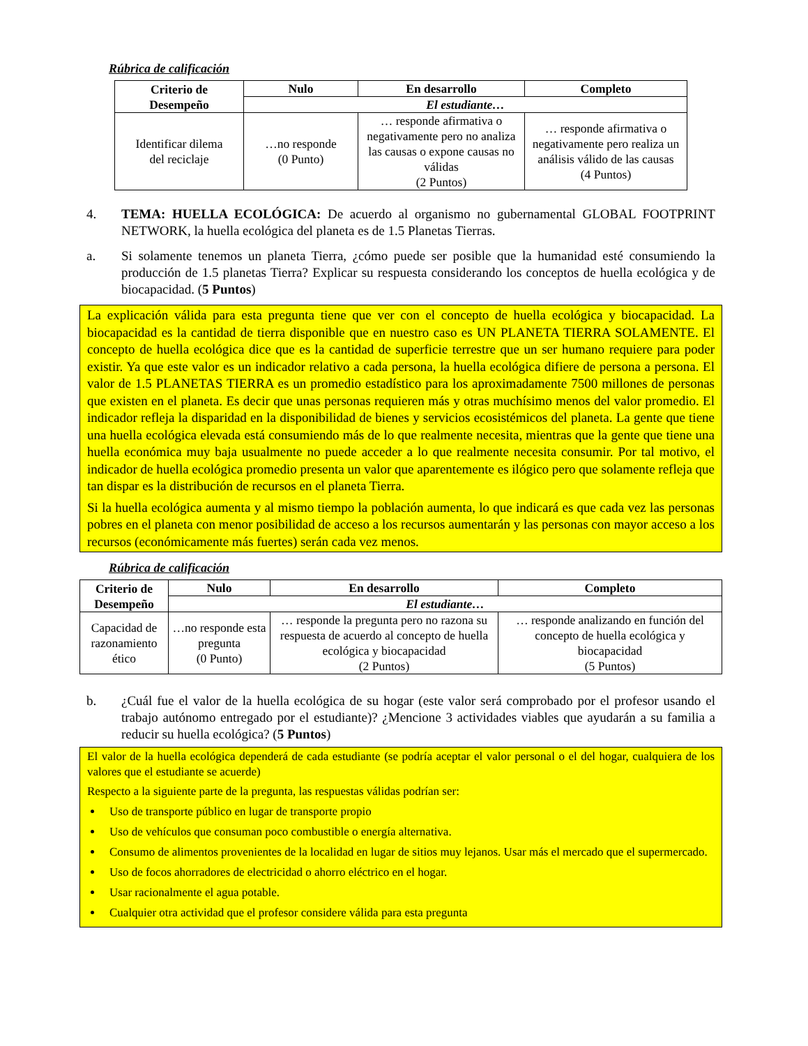Rúbrica de calificación
| Criterio de Desempeño | Nulo | En desarrollo | Completo |
| --- | --- | --- | --- |
| | El estudiante… | | |
| Identificar dilema del reciclaje | …no responde (0 Punto) | … responde afirmativa o negativamente pero no analiza las causas o expone causas no válidas (2 Puntos) | … responde afirmativa o negativamente pero realiza un análisis válido de las causas (4 Puntos) |
4. TEMA: HUELLA ECOLÓGICA: De acuerdo al organismo no gubernamental GLOBAL FOOTPRINT NETWORK, la huella ecológica del planeta es de 1.5 Planetas Tierras.
a. Si solamente tenemos un planeta Tierra, ¿cómo puede ser posible que la humanidad esté consumiendo la producción de 1.5 planetas Tierra? Explicar su respuesta considerando los conceptos de huella ecológica y de biocapacidad. (5 Puntos)
La explicación válida para esta pregunta tiene que ver con el concepto de huella ecológica y biocapacidad. La biocapacidad es la cantidad de tierra disponible que en nuestro caso es UN PLANETA TIERRA SOLAMENTE. El concepto de huella ecológica dice que es la cantidad de superficie terrestre que un ser humano requiere para poder existir. Ya que este valor es un indicador relativo a cada persona, la huella ecológica difiere de persona a persona. El valor de 1.5 PLANETAS TIERRA es un promedio estadístico para los aproximadamente 7500 millones de personas que existen en el planeta. Es decir que unas personas requieren más y otras muchísimo menos del valor promedio. El indicador refleja la disparidad en la disponibilidad de bienes y servicios ecosistémicos del planeta. La gente que tiene una huella ecológica elevada está consumiendo más de lo que realmente necesita, mientras que la gente que tiene una huella económica muy baja usualmente no puede acceder a lo que realmente necesita consumir. Por tal motivo, el indicador de huella ecológica promedio presenta un valor que aparentemente es ilógico pero que solamente refleja que tan dispar es la distribución de recursos en el planeta Tierra.
Si la huella ecológica aumenta y al mismo tiempo la población aumenta, lo que indicará es que cada vez las personas pobres en el planeta con menor posibilidad de acceso a los recursos aumentarán y las personas con mayor acceso a los recursos (económicamente más fuertes) serán cada vez menos.
Rúbrica de calificación
| Criterio de Desempeño | Nulo | En desarrollo | Completo |
| --- | --- | --- | --- |
| | El estudiante… | | |
| Capacidad de razonamiento ético | …no responde esta pregunta (0 Punto) | … responde la pregunta pero no razona su respuesta de acuerdo al concepto de huella ecológica y biocapacidad (2 Puntos) | … responde analizando en función del concepto de huella ecológica y biocapacidad (5 Puntos) |
b. ¿Cuál fue el valor de la huella ecológica de su hogar (este valor será comprobado por el profesor usando el trabajo autónomo entregado por el estudiante)? ¿Mencione 3 actividades viables que ayudarán a su familia a reducir su huella ecológica? (5 Puntos)
El valor de la huella ecológica dependerá de cada estudiante (se podría aceptar el valor personal o el del hogar, cualquiera de los valores que el estudiante se acuerde)
Respecto a la siguiente parte de la pregunta, las respuestas válidas podrían ser:
Uso de transporte público en lugar de transporte propio
Uso de vehículos que consuman poco combustible o energía alternativa.
Consumo de alimentos provenientes de la localidad en lugar de sitios muy lejanos. Usar más el mercado que el supermercado.
Uso de focos ahorradores de electricidad o ahorro eléctrico en el hogar.
Usar racionalmente el agua potable.
Cualquier otra actividad que el profesor considere válida para esta pregunta